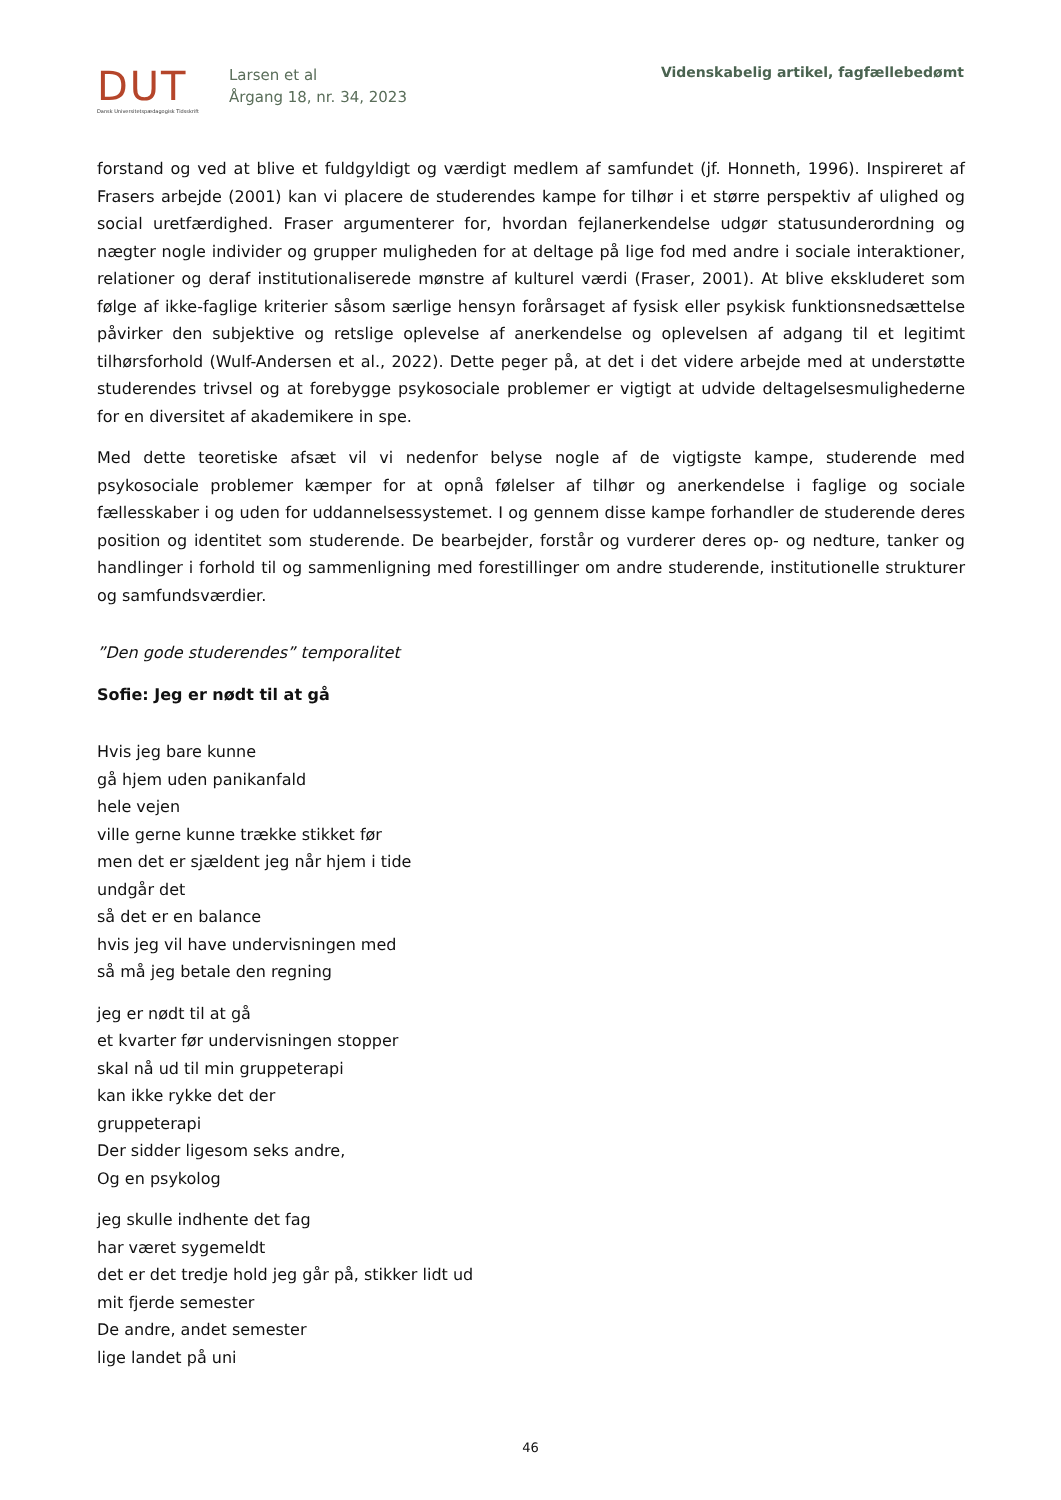DUT
Dansk Universitetspædagogisk Tidsskrift
Larsen et al
Årgang 18, nr. 34, 2023
Videnskabelig artikel, fagfællebedømt
forstand og ved at blive et fuldgyldigt og værdigt medlem af samfundet (jf. Honneth, 1996). Inspireret af Frasers arbejde (2001) kan vi placere de studerendes kampe for tilhør i et større perspektiv af ulighed og social uretfærdighed. Fraser argumenterer for, hvordan fejlanerkendelse udgør statusunderordning og nægter nogle individer og grupper muligheden for at deltage på lige fod med andre i sociale interaktioner, relationer og deraf institutionaliserede mønstre af kulturel værdi (Fraser, 2001). At blive ekskluderet som følge af ikke-faglige kriterier såsom særlige hensyn forårsaget af fysisk eller psykisk funktionsnedsættelse påvirker den subjektive og retslige oplevelse af anerkendelse og oplevelsen af adgang til et legitimt tilhørsforhold (Wulf-Andersen et al., 2022). Dette peger på, at det i det videre arbejde med at understøtte studerendes trivsel og at forebygge psykosociale problemer er vigtigt at udvide deltagelsesmulighederne for en diversitet af akademikere in spe.
Med dette teoretiske afsæt vil vi nedenfor belyse nogle af de vigtigste kampe, studerende med psykosociale problemer kæmper for at opnå følelser af tilhør og anerkendelse i faglige og sociale fællesskaber i og uden for uddannelsessystemet. I og gennem disse kampe forhandler de studerende deres position og identitet som studerende. De bearbejder, forstår og vurderer deres op- og nedture, tanker og handlinger i forhold til og sammenligning med forestillinger om andre studerende, institutionelle strukturer og samfundsværdier.
”Den gode studerendes” temporalitet
Sofie: Jeg er nødt til at gå
Hvis jeg bare kunne
gå hjem uden panikanfald
hele vejen
ville gerne kunne trække stikket før
men det er sjældent jeg når hjem i tide
undgår det
så det er en balance
hvis jeg vil have undervisningen med
så må jeg betale den regning
jeg er nødt til at gå
et kvarter før undervisningen stopper
skal nå ud til min gruppeterapi
kan ikke rykke det der
gruppeterapi
Der sidder ligesom seks andre,
Og en psykolog
jeg skulle indhente det fag
har været sygemeldt
det er det tredje hold jeg går på, stikker lidt ud
mit fjerde semester
De andre, andet semester
lige landet på uni
46